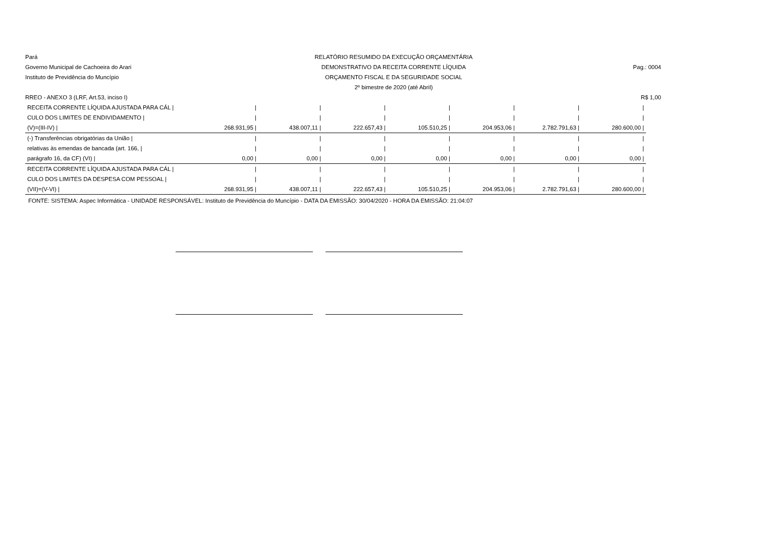Pará
RELATÓRIO RESUMIDO DA EXECUÇÃO ORÇAMENTÁRIA
Governo Municipal de Cachoeira do Arari
DEMONSTRATIVO DA RECEITA CORRENTE LÍQUIDA
Pag.: 0004
Instituto de Previdência do Muncípio
ORÇAMENTO FISCAL E DA SEGURIDADE SOCIAL
2º bimestre de 2020 (até Abril)
RREO - ANEXO 3 (LRF, Art.53, inciso I)
R$ 1,00
| RECEITA CORRENTE LÍQUIDA AJUSTADA PARA CÁL / | / | / | / | / | / | / | / |
| CULO DOS LIMITES DE ENDIVIDAMENTO / | / | / | / | / | / | / | / |
| (V)=(III-IV) / | 268.931,95 / | 438.007,11 / | 222.657,43 / | 105.510,25 / | 204.953,06 / | 2.782.791,63 / | 280.600,00 / |
| (-) Transferências obrigatórias da União / | / | / | / | / | / | / | / |
| relativas às emendas de bancada (art. 166, / | / | / | / | / | / | / | / |
| parágrafo 16, da CF) (VI) / | 0,00 / | 0,00 / | 0,00 / | 0,00 / | 0,00 / | 0,00 / | 0,00 / |
| RECEITA CORRENTE LÍQUIDA AJUSTADA PARA CÁL / | / | / | / | / | / | / | / |
| CULO DOS LIMITES DA DESPESA COM PESSOAL / | / | / | / | / | / | / | / |
| (VII)=(V-VI) / | 268.931,95 / | 438.007,11 / | 222.657,43 / | 105.510,25 / | 204.953,06 / | 2.782.791,63 / | 280.600,00 / |
FONTE: SISTEMA: Aspec Informática - UNIDADE RESPONSÁVEL: Instituto de Previdência do Muncípio - DATA DA EMISSÃO: 30/04/2020 - HORA DA EMISSÃO: 21:04:07